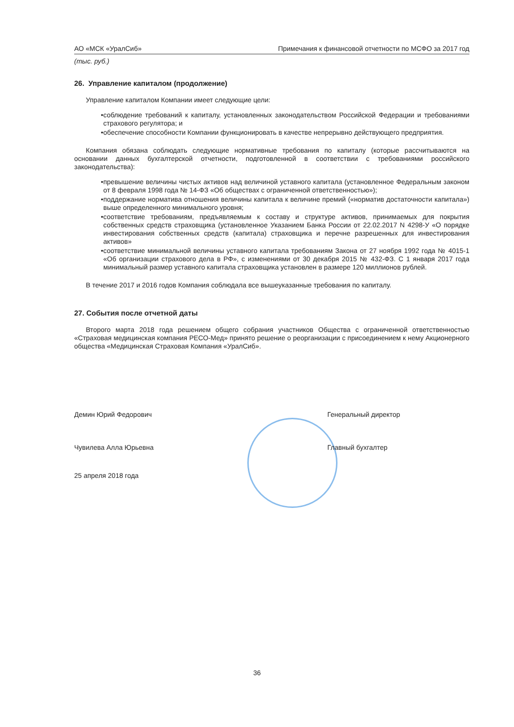АО «МСК «УралСиб» Примечания к финансовой отчетности по МСФО за 2017 год
(тыс. руб.)
26. Управление капиталом (продолжение)
Управление капиталом Компании имеет следующие цели:
• соблюдение требований к капиталу, установленных законодательством Российской Федерации и требованиями страхового регулятора; и
• обеспечение способности Компании функционировать в качестве непрерывно действующего предприятия.
Компания обязана соблюдать следующие нормативные требования по капиталу (которые рассчитываются на основании данных бухгалтерской отчетности, подготовленной в соответствии с требованиями российского законодательства):
• превышение величины чистых активов над величиной уставного капитала (установленное Федеральным законом от 8 февраля 1998 года № 14-ФЗ «Об обществах с ограниченной ответственностью»);
• поддержание норматива отношения величины капитала к величине премий («норматив достаточности капитала») выше определенного минимального уровня;
• соответствие требованиям, предъявляемым к составу и структуре активов, принимаемых для покрытия собственных средств страховщика (установленное Указанием Банка России от 22.02.2017 N 4298-У «О порядке инвестирования собственных средств (капитала) страховщика и перечне разрешенных для инвестирования активов»
• соответствие минимальной величины уставного капитала требованиям Закона от 27 ноября 1992 года № 4015-1 «Об организации страхового дела в РФ», с изменениями от 30 декабря 2015 № 432-ФЗ. С 1 января 2017 года минимальный размер уставного капитала страховщика установлен в размере 120 миллионов рублей.
В течение 2017 и 2016 годов Компания соблюдала все вышеуказанные требования по капиталу.
27. События после отчетной даты
Второго марта 2018 года решением общего собрания участников Общества с ограниченной ответственностью «Страховая медицинская компания РЕСО-Мед» принято решение о реорганизации с присоединением к нему Акционерного общества «Медицинская Страховая Компания «УралСиб».
Демин Юрий Федорович Генеральный директор
Чувилева Алла Юрьевна Главный бухгалтер
25 апреля 2018 года
36